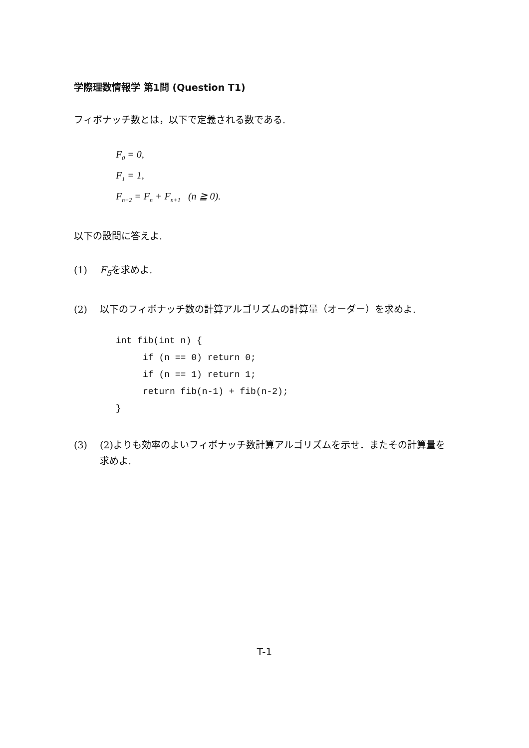学際理数情報学 第1問 (Question T1)
フィボナッチ数とは，以下で定義される数である.
F<sub>0</sub> = 0,
F<sub>1</sub> = 1,
F<sub>n+2</sub> = F<sub>n</sub> + F<sub>n+1</sub> (n ≧ 0).
以下の設問に答えよ.
(1) F<sub>5</sub>を求めよ.
(2) 以下のフィボナッチ数の計算アルゴリズムの計算量（オーダー）を求めよ.
int fib(int n) {
     if (n == 0) return 0;
     if (n == 1) return 1;
     return fib(n-1) + fib(n-2);
}
(3) (2)よりも効率のよいフィボナッチ数計算アルゴリズムを示せ．またその計算量を求めよ.
T-1